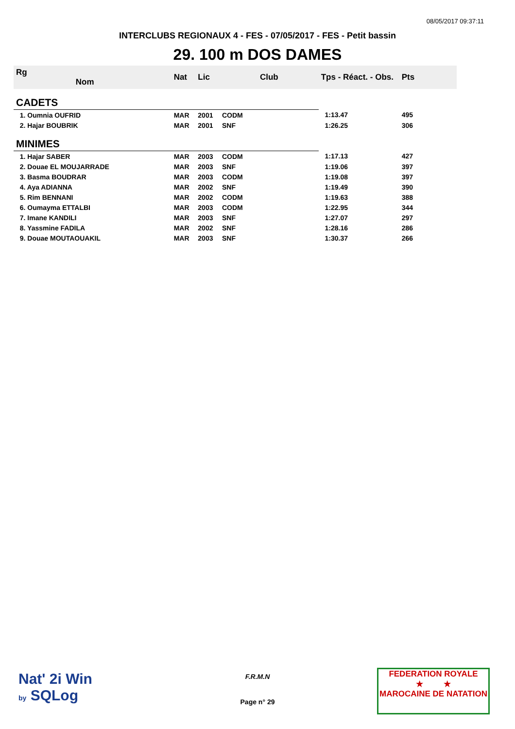08/05/2017 09:37:11
INTERCLUBS REGIONAUX 4 - FES - 07/05/2017 - FES - Petit bassin
29. 100 m DOS DAMES
| Rg Nom | | Nat | Lic | Club | Tps - Réact. - Obs. | Pts |
| --- | --- | --- | --- | --- | --- | --- |
| CADETS | | | | | | |
| 1. Oumnia OUFRID | | MAR | 2001 | CODM | 1:13.47 | 495 |
| 2. Hajar BOUBRIK | | MAR | 2001 | SNF | 1:26.25 | 306 |
| MINIMES | | | | | | |
| 1. Hajar SABER | | MAR | 2003 | CODM | 1:17.13 | 427 |
| 2. Douae EL MOUJARRADE | | MAR | 2003 | SNF | 1:19.06 | 397 |
| 3. Basma BOUDRAR | | MAR | 2003 | CODM | 1:19.08 | 397 |
| 4. Aya ADIANNA | | MAR | 2002 | SNF | 1:19.49 | 390 |
| 5. Rim BENNANI | | MAR | 2002 | CODM | 1:19.63 | 388 |
| 6. Oumayma ETTALBI | | MAR | 2003 | CODM | 1:22.95 | 344 |
| 7. Imane KANDILI | | MAR | 2003 | SNF | 1:27.07 | 297 |
| 8. Yassmine FADILA | | MAR | 2002 | SNF | 1:28.16 | 286 |
| 9. Douae MOUTAOUAKIL | | MAR | 2003 | SNF | 1:30.37 | 266 |
Nat' 2i Win
by SQLog
F.R.M.N
Page n° 29
FEDERATION ROYALE
★ ★
MAROCAINE DE NATATION